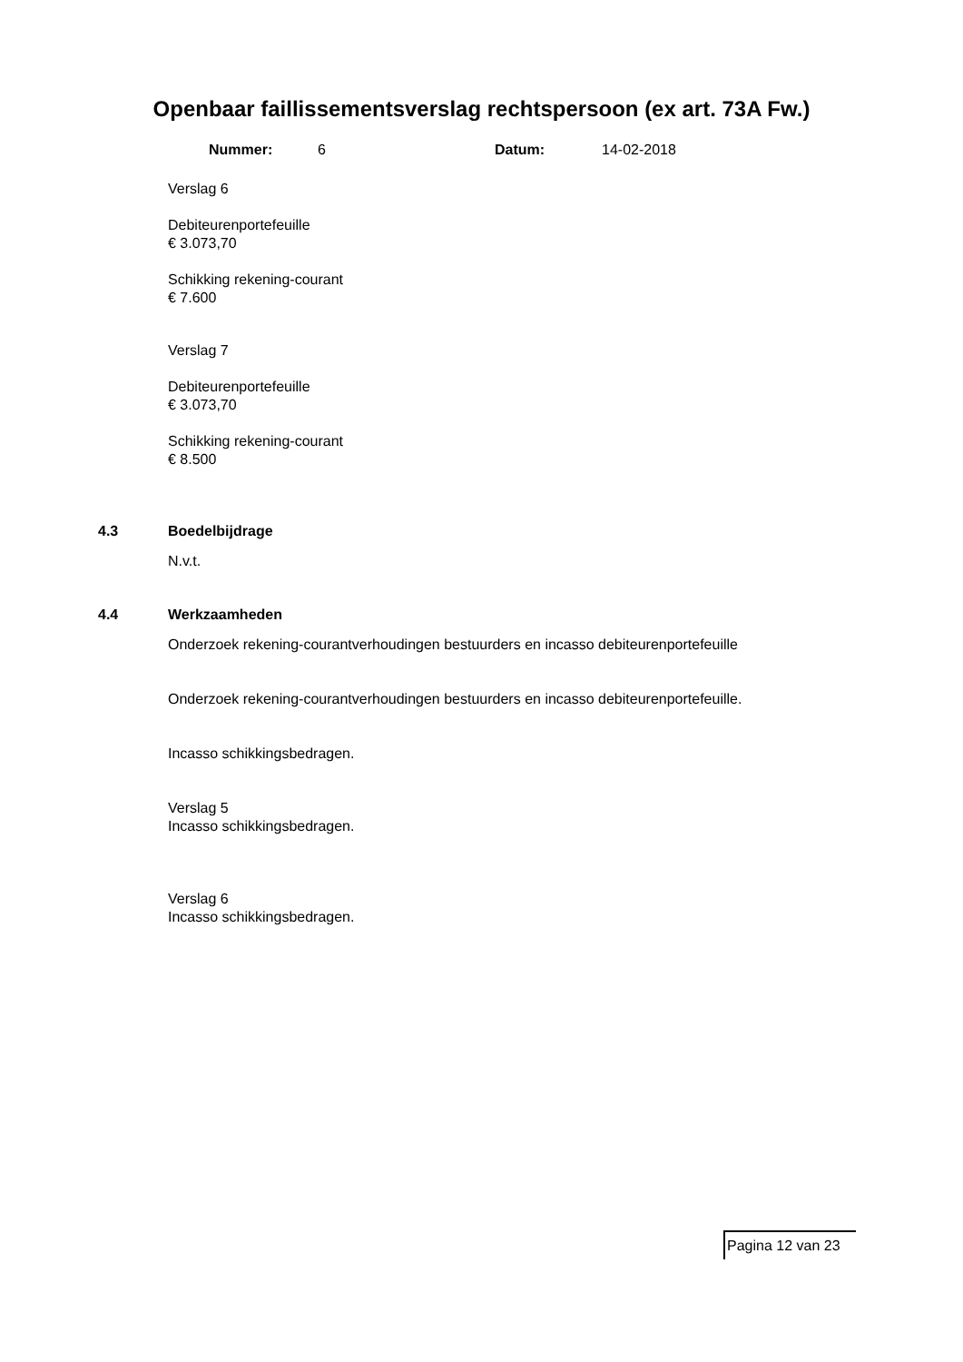Openbaar faillissementsverslag rechtspersoon (ex art. 73A Fw.)
Nummer: 6 Datum: 14-02-2018
Verslag 6
Debiteurenportefeuille
€ 3.073,70
Schikking rekening-courant
€ 7.600
Verslag 7
Debiteurenportefeuille
€ 3.073,70
Schikking rekening-courant
€ 8.500
4.3 Boedelbijdrage
N.v.t.
4.4 Werkzaamheden
Onderzoek rekening-courantverhoudingen bestuurders en incasso debiteurenportefeuille
Onderzoek rekening-courantverhoudingen bestuurders en incasso debiteurenportefeuille.
Incasso schikkingsbedragen.
Verslag 5
Incasso schikkingsbedragen.
Verslag 6
Incasso schikkingsbedragen.
Pagina 12 van 23